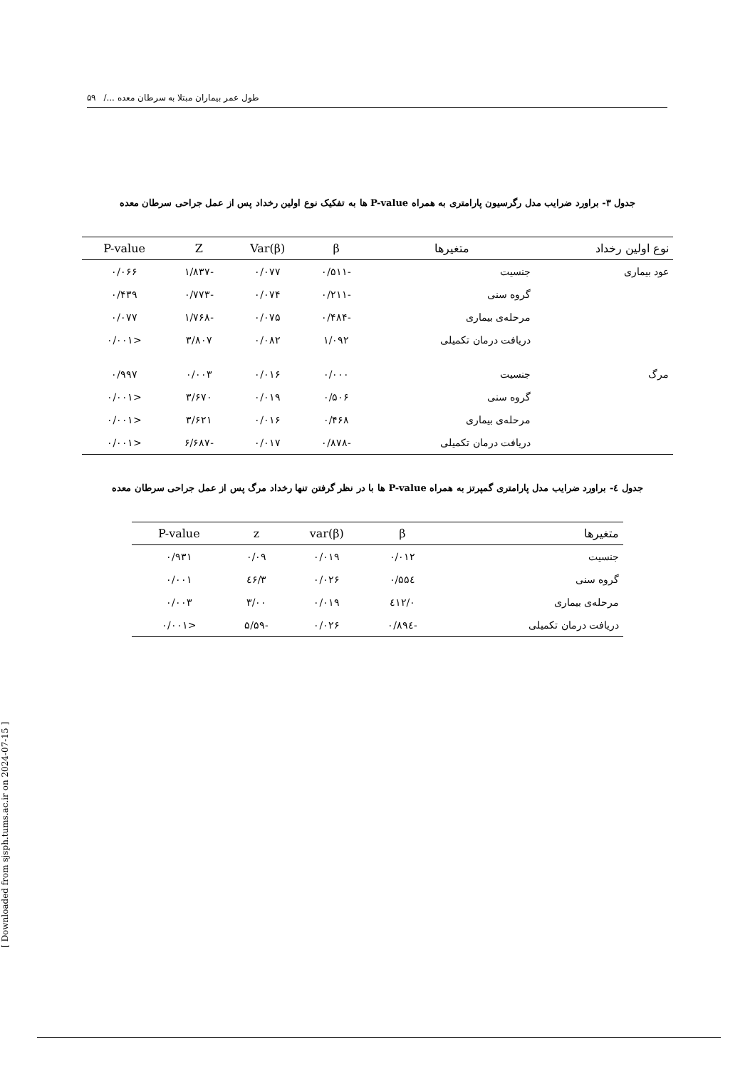طول عمر بیماران مبتلا به سرطان معده .../ ۵۹
جدول ۳- براورد ضرایب مدل رگرسیون پارامتری به همراه P-value ها به تفکیک نوع اولین رخداد پس از عمل جراحی سرطان معده
| نوع اولین رخداد | متغیرها | β | Var(β) | Z | P-value |
| --- | --- | --- | --- | --- | --- |
| عود بیماری | جنسیت | -۰/۵۱۱ | ۰/۰۷۷ | -۱/۸۳۷ | ۰/۰۶۶ |
| | گروه سنی | -۰/۲۱۱ | ۰/۰۷۴ | -۰/۷۷۳ | ۰/۴۳۹ |
| | مرحله‌ی بیماری | -۰/۴۸۴ | ۰/۰۷۵ | -۱/۷۶۸ | ۰/۰۷۷ |
| | دریافت درمان تکمیلی | ۱/۰۹۲ | ۰/۰۸۲ | ۳/۸۰۷ | <۰/۰۰۱ |
| مرگ | جنسیت | ۰/۰۰۰ | ۰/۰۱۶ | ۰/۰۰۳ | ۰/۹۹۷ |
| | گروه سنی | ۰/۵۰۶ | ۰/۰۱۹ | ۳/۶۷۰ | <۰/۰۰۱ |
| | مرحله‌ی بیماری | ۰/۴۶۸ | ۰/۰۱۶ | ۳/۶۲۱ | <۰/۰۰۱ |
| | دریافت درمان تکمیلی | -۰/۸۷۸ | ۰/۰۱۷ | -۶/۶۸۷ | <۰/۰۰۱ |
جدول ٤- براورد ضرایب مدل پارامتری گمپرتز به همراه P-value ها با در نظر گرفتن تنها رخداد مرگ پس از عمل جراحی سرطان معده
| متغیرها | β | var(β) | z | P-value |
| --- | --- | --- | --- | --- |
| جنسیت | ۰/۰۱۲ | ۰/۰۱۹ | ۰/۰۹ | ۰/۹۳۱ |
| گروه سنی | ۰/۵۵٤ | ۰/۰۲۶ | ۳/٤۶ | ۰/۰۰۱ |
| مرحله‌ی بیماری | ۰/٤۱۲ | ۰/۰۱۹ | ۳/۰۰ | ۰/۰۰۳ |
| دریافت درمان تکمیلی | -۰/۸۹٤ | ۰/۰۲۶ | -۵/۵۹ | <۰/۰۰۱ |
[ Downloaded from sjsph.tums.ac.ir on 2024-07-15 ]